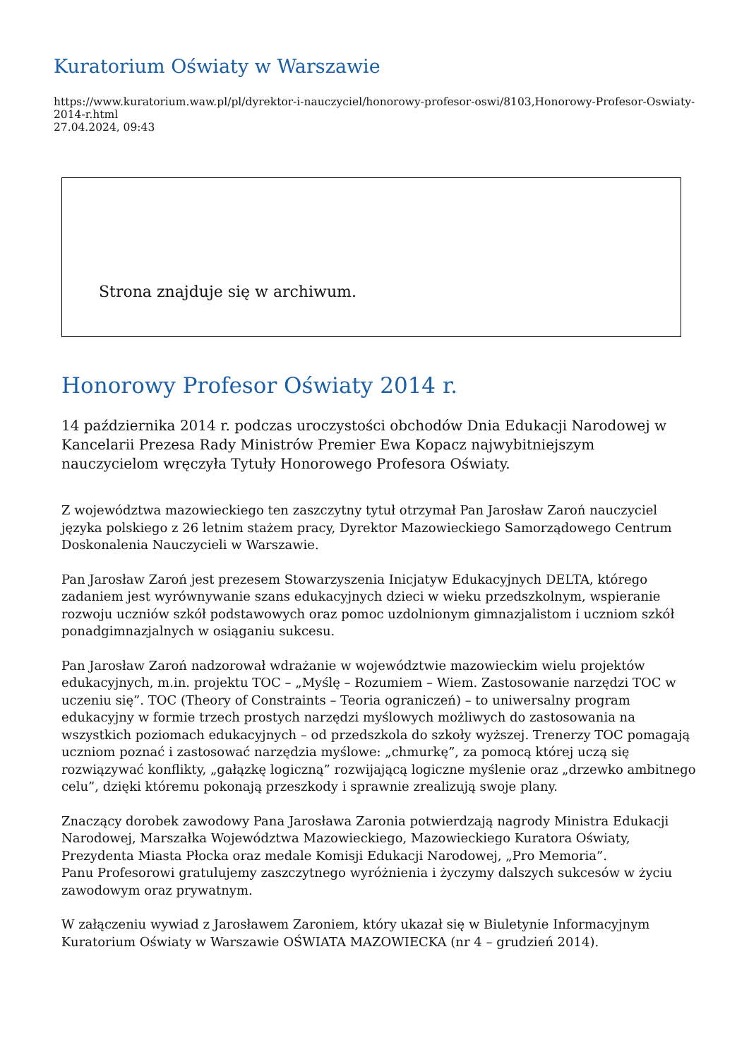Kuratorium Oświaty w Warszawie
https://www.kuratorium.waw.pl/pl/dyrektor-i-nauczyciel/honorowy-profesor-oswi/8103,Honorowy-Profesor-Oswiaty-2014-r.html
27.04.2024, 09:43
Strona znajduje się w archiwum.
Honorowy Profesor Oświaty 2014 r.
14 października 2014 r. podczas uroczystości obchodów Dnia Edukacji Narodowej w Kancelarii Prezesa Rady Ministrów Premier Ewa Kopacz najwybitniejszym nauczycielom wręczyła Tytuły Honorowego Profesora Oświaty.
Z województwa mazowieckiego ten zaszczytny tytuł otrzymał Pan Jarosław Zaroń nauczyciel języka polskiego z 26 letnim stażem pracy, Dyrektor Mazowieckiego Samorządowego Centrum Doskonalenia Nauczycieli w Warszawie.
Pan Jarosław Zaroń jest prezesem Stowarzyszenia Inicjatyw Edukacyjnych DELTA, którego zadaniem jest wyrównywanie szans edukacyjnych dzieci w wieku przedszkolnym, wspieranie rozwoju uczniów szkół podstawowych oraz pomoc uzdolnionym gimnazjalistom i uczniom szkół ponadgimnazjalnych w osiąganiu sukcesu.
Pan Jarosław Zaroń nadzorował wdrażanie w województwie mazowieckim wielu projektów edukacyjnych, m.in. projektu TOC – „Myślę – Rozumiem – Wiem. Zastosowanie narzędzi TOC w uczeniu się”. TOC (Theory of Constraints – Teoria ograniczeń) – to uniwersalny program edukacyjny w formie trzech prostych narzędzi myślowych możliwych do zastosowania na wszystkich poziomach edukacyjnych – od przedszkola do szkoły wyższej. Trenerzy TOC pomagają uczniom poznać i zastosować narzędzia myślowe: „chmurkę”, za pomocą której uczą się rozwiązywać konflikty, „gałązkę logiczną” rozwijającą logiczne myślenie oraz „drzewko ambitnego celu”, dzięki któremu pokonają przeszkody i sprawnie zrealizują swoje plany.
Znaczący dorobek zawodowy Pana Jarosława Zaronia potwierdzają nagrody Ministra Edukacji Narodowej, Marszałka Województwa Mazowieckiego, Mazowieckiego Kuratora Oświaty, Prezydenta Miasta Płocka oraz medale Komisji Edukacji Narodowej, „Pro Memoria”.
Panu Profesorowi gratulujemy zaszczytnego wyróżnienia i życzymy dalszych sukcesów w życiu zawodowym oraz prywatnym.
W załączeniu wywiad z Jarosławem Zaroniem, który ukazał się w Biuletynie Informacyjnym Kuratorium Oświaty w Warszawie OŚWIATA MAZOWIECKA (nr 4 – grudzień 2014).